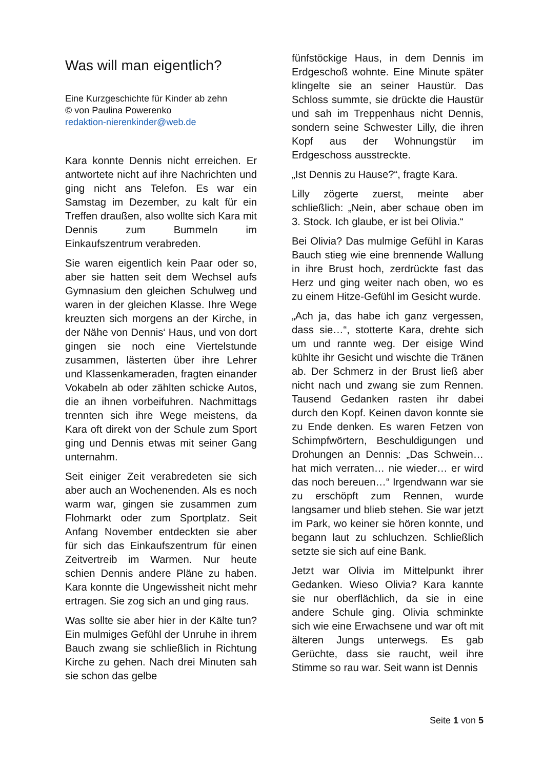Was will man eigentlich?
Eine Kurzgeschichte für Kinder ab zehn
© von Paulina Powerenko
redaktion-nierenkinder@web.de
Kara konnte Dennis nicht erreichen. Er antwortete nicht auf ihre Nachrichten und ging nicht ans Telefon. Es war ein Samstag im Dezember, zu kalt für ein Treffen draußen, also wollte sich Kara mit Dennis zum Bummeln im Einkaufszentrum verabreden.
Sie waren eigentlich kein Paar oder so, aber sie hatten seit dem Wechsel aufs Gymnasium den gleichen Schulweg und waren in der gleichen Klasse. Ihre Wege kreuzten sich morgens an der Kirche, in der Nähe von Dennis‘ Haus, und von dort gingen sie noch eine Viertelstunde zusammen, lästerten über ihre Lehrer und Klassenkameraden, fragten einander Vokabeln ab oder zählten schicke Autos, die an ihnen vorbeifuhren. Nachmittags trennten sich ihre Wege meistens, da Kara oft direkt von der Schule zum Sport ging und Dennis etwas mit seiner Gang unternahm.
Seit einiger Zeit verabredeten sie sich aber auch an Wochenenden. Als es noch warm war, gingen sie zusammen zum Flohmarkt oder zum Sportplatz. Seit Anfang November entdeckten sie aber für sich das Einkaufszentrum für einen Zeitvertreib im Warmen. Nur heute schien Dennis andere Pläne zu haben. Kara konnte die Ungewissheit nicht mehr ertragen. Sie zog sich an und ging raus.
Was sollte sie aber hier in der Kälte tun? Ein mulmiges Gefühl der Unruhe in ihrem Bauch zwang sie schließlich in Richtung Kirche zu gehen. Nach drei Minuten sah sie schon das gelbe
fünfstöckige Haus, in dem Dennis im Erdgeschoß wohnte. Eine Minute später klingelte sie an seiner Haustür. Das Schloss summte, sie drückte die Haustür und sah im Treppenhaus nicht Dennis, sondern seine Schwester Lilly, die ihren Kopf aus der Wohnungstür im Erdgeschoss ausstreckte.
„Ist Dennis zu Hause?“, fragte Kara.
Lilly zögerte zuerst, meinte aber schließlich: „Nein, aber schaue oben im 3. Stock. Ich glaube, er ist bei Olivia.“
Bei Olivia? Das mulmige Gefühl in Karas Bauch stieg wie eine brennende Wallung in ihre Brust hoch, zerdrückte fast das Herz und ging weiter nach oben, wo es zu einem Hitze-Gefühl im Gesicht wurde.
„Ach ja, das habe ich ganz vergessen, dass sie…“, stotterte Kara, drehte sich um und rannte weg. Der eisige Wind kühlte ihr Gesicht und wischte die Tränen ab. Der Schmerz in der Brust ließ aber nicht nach und zwang sie zum Rennen. Tausend Gedanken rasten ihr dabei durch den Kopf. Keinen davon konnte sie zu Ende denken. Es waren Fetzen von Schimpfwörtern, Beschuldigungen und Drohungen an Dennis: „Das Schwein… hat mich verraten… nie wieder… er wird das noch bereuen…“ Irgendwann war sie zu erschöpft zum Rennen, wurde langsamer und blieb stehen. Sie war jetzt im Park, wo keiner sie hören konnte, und begann laut zu schluchzen. Schließlich setzte sie sich auf eine Bank.
Jetzt war Olivia im Mittelpunkt ihrer Gedanken. Wieso Olivia? Kara kannte sie nur oberflächlich, da sie in eine andere Schule ging. Olivia schminkte sich wie eine Erwachsene und war oft mit älteren Jungs unterwegs. Es gab Gerüchte, dass sie raucht, weil ihre Stimme so rau war. Seit wann ist Dennis
Seite 1 von 5